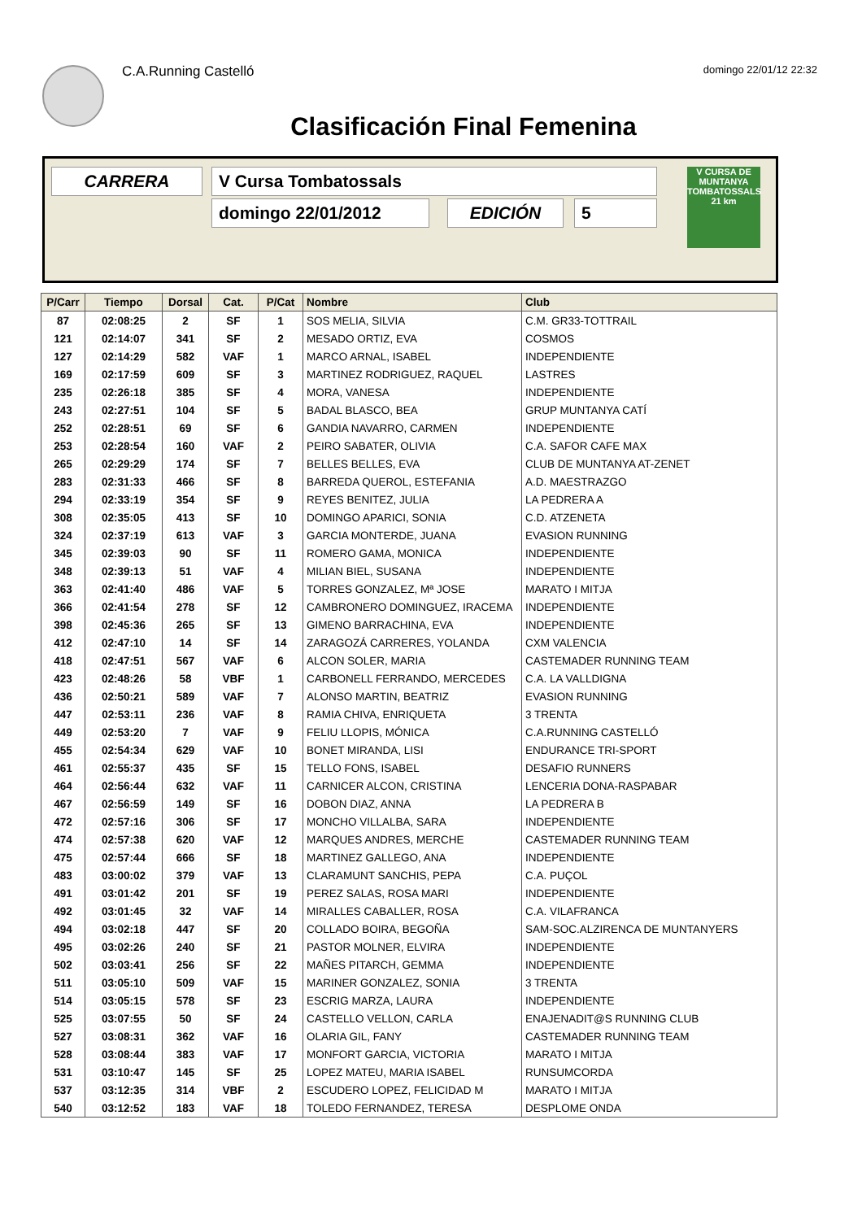C.A.Running Castelló domingo 22/01/12 22:32
Clasificación Final Femenina
CARRERA V Cursa Tombatossals
domingo 22/01/2012 EDICIÓN 5
V CURSA DE MUNTANYA TOMBATOSSALS 21 km
| P/Carr | Tiempo | Dorsal | Cat. | P/Cat | Nombre | Club |
| --- | --- | --- | --- | --- | --- | --- |
| 87 | 02:08:25 | 2 | SF | 1 | SOS MELIA, SILVIA | C.M. GR33-TOTTRAIL |
| 121 | 02:14:07 | 341 | SF | 2 | MESADO ORTIZ, EVA | COSMOS |
| 127 | 02:14:29 | 582 | VAF | 1 | MARCO ARNAL, ISABEL | INDEPENDIENTE |
| 169 | 02:17:59 | 609 | SF | 3 | MARTINEZ RODRIGUEZ, RAQUEL | LASTRES |
| 235 | 02:26:18 | 385 | SF | 4 | MORA, VANESA | INDEPENDIENTE |
| 243 | 02:27:51 | 104 | SF | 5 | BADAL BLASCO, BEA | GRUP MUNTANYA CATÍ |
| 252 | 02:28:51 | 69 | SF | 6 | GANDIA NAVARRO, CARMEN | INDEPENDIENTE |
| 253 | 02:28:54 | 160 | VAF | 2 | PEIRO SABATER, OLIVIA | C.A. SAFOR CAFE MAX |
| 265 | 02:29:29 | 174 | SF | 7 | BELLES BELLES, EVA | CLUB DE MUNTANYA AT-ZENET |
| 283 | 02:31:33 | 466 | SF | 8 | BARREDA QUEROL, ESTEFANIA | A.D. MAESTRAZGO |
| 294 | 02:33:19 | 354 | SF | 9 | REYES BENITEZ, JULIA | LA PEDRERA A |
| 308 | 02:35:05 | 413 | SF | 10 | DOMINGO APARICI, SONIA | C.D. ATZENETA |
| 324 | 02:37:19 | 613 | VAF | 3 | GARCIA MONTERDE, JUANA | EVASION RUNNING |
| 345 | 02:39:03 | 90 | SF | 11 | ROMERO GAMA, MONICA | INDEPENDIENTE |
| 348 | 02:39:13 | 51 | VAF | 4 | MILIAN BIEL, SUSANA | INDEPENDIENTE |
| 363 | 02:41:40 | 486 | VAF | 5 | TORRES GONZALEZ, Mª JOSE | MARATO I MITJA |
| 366 | 02:41:54 | 278 | SF | 12 | CAMBRONERO DOMINGUEZ, IRACEMA | INDEPENDIENTE |
| 398 | 02:45:36 | 265 | SF | 13 | GIMENO BARRACHINA, EVA | INDEPENDIENTE |
| 412 | 02:47:10 | 14 | SF | 14 | ZARAGOZÁ CARRERES, YOLANDA | CXM VALENCIA |
| 418 | 02:47:51 | 567 | VAF | 6 | ALCON SOLER, MARIA | CASTEMADER RUNNING TEAM |
| 423 | 02:48:26 | 58 | VBF | 1 | CARBONELL FERRANDO, MERCEDES | C.A. LA VALLDIGNA |
| 436 | 02:50:21 | 589 | VAF | 7 | ALONSO MARTIN, BEATRIZ | EVASION RUNNING |
| 447 | 02:53:11 | 236 | VAF | 8 | RAMIA CHIVA, ENRIQUETA | 3 TRENTA |
| 449 | 02:53:20 | 7 | VAF | 9 | FELIU LLOPIS, MÓNICA | C.A.RUNNING CASTELLÓ |
| 455 | 02:54:34 | 629 | VAF | 10 | BONET MIRANDA, LISI | ENDURANCE TRI-SPORT |
| 461 | 02:55:37 | 435 | SF | 15 | TELLO FONS, ISABEL | DESAFIO RUNNERS |
| 464 | 02:56:44 | 632 | VAF | 11 | CARNICER ALCON, CRISTINA | LENCERIA DONA-RASPABAR |
| 467 | 02:56:59 | 149 | SF | 16 | DOBON DIAZ, ANNA | LA PEDRERA B |
| 472 | 02:57:16 | 306 | SF | 17 | MONCHO VILLALBA, SARA | INDEPENDIENTE |
| 474 | 02:57:38 | 620 | VAF | 12 | MARQUES ANDRES, MERCHE | CASTEMADER RUNNING TEAM |
| 475 | 02:57:44 | 666 | SF | 18 | MARTINEZ GALLEGO, ANA | INDEPENDIENTE |
| 483 | 03:00:02 | 379 | VAF | 13 | CLARAMUNT SANCHIS, PEPA | C.A. PUÇOL |
| 491 | 03:01:42 | 201 | SF | 19 | PEREZ SALAS, ROSA MARI | INDEPENDIENTE |
| 492 | 03:01:45 | 32 | VAF | 14 | MIRALLES CABALLER, ROSA | C.A. VILAFRANCA |
| 494 | 03:02:18 | 447 | SF | 20 | COLLADO BOIRA, BEGOÑA | SAM-SOC.ALZIRENCA DE MUNTANYERS |
| 495 | 03:02:26 | 240 | SF | 21 | PASTOR MOLNER, ELVIRA | INDEPENDIENTE |
| 502 | 03:03:41 | 256 | SF | 22 | MAÑES PITARCH, GEMMA | INDEPENDIENTE |
| 511 | 03:05:10 | 509 | VAF | 15 | MARINER GONZALEZ, SONIA | 3 TRENTA |
| 514 | 03:05:15 | 578 | SF | 23 | ESCRIG MARZA, LAURA | INDEPENDIENTE |
| 525 | 03:07:55 | 50 | SF | 24 | CASTELLO VELLON, CARLA | ENAJENADIT@S RUNNING CLUB |
| 527 | 03:08:31 | 362 | VAF | 16 | OLARIA GIL, FANY | CASTEMADER RUNNING TEAM |
| 528 | 03:08:44 | 383 | VAF | 17 | MONFORT GARCIA, VICTORIA | MARATO I MITJA |
| 531 | 03:10:47 | 145 | SF | 25 | LOPEZ MATEU, MARIA ISABEL | RUNSUMCORDA |
| 537 | 03:12:35 | 314 | VBF | 2 | ESCUDERO LOPEZ, FELICIDAD M | MARATO I MITJA |
| 540 | 03:12:52 | 183 | VAF | 18 | TOLEDO FERNANDEZ, TERESA | DESPLOME ONDA |